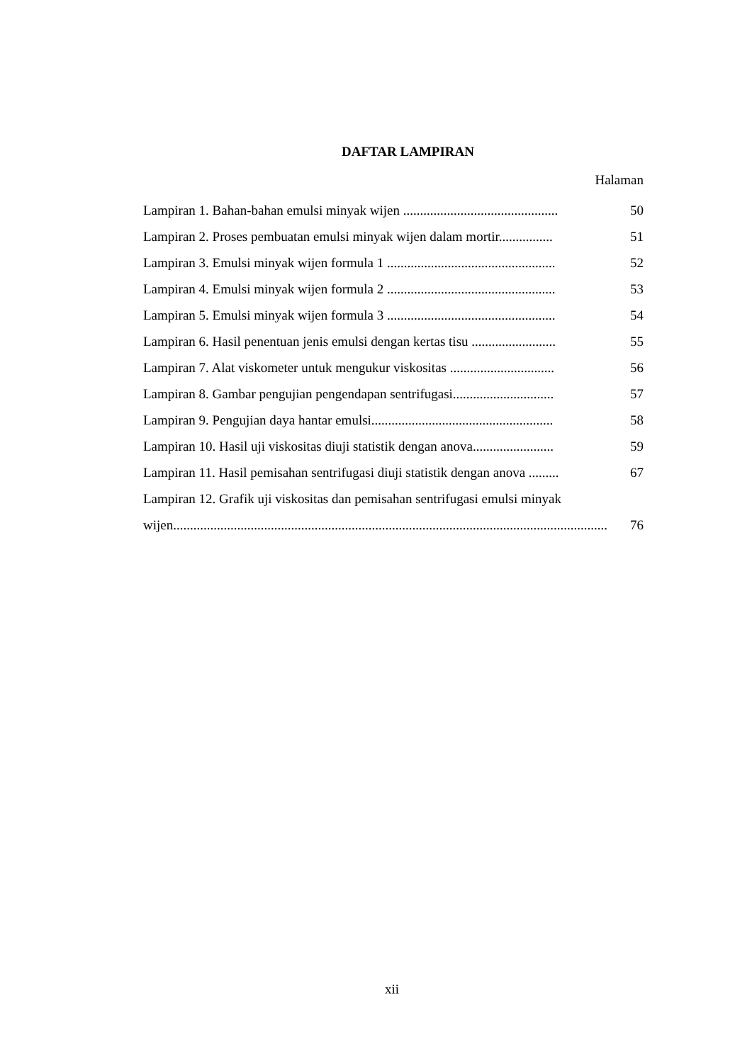DAFTAR LAMPIRAN
Halaman
Lampiran 1. Bahan-bahan emulsi minyak wijen .............................................. 50
Lampiran 2. Proses pembuatan emulsi minyak wijen dalam mortir................ 51
Lampiran 3. Emulsi minyak wijen formula 1 .................................................. 52
Lampiran 4. Emulsi minyak wijen formula 2 .................................................. 53
Lampiran 5. Emulsi minyak wijen formula 3 .................................................. 54
Lampiran 6. Hasil penentuan jenis emulsi dengan kertas tisu ......................... 55
Lampiran 7. Alat viskometer untuk mengukur viskositas ............................... 56
Lampiran 8. Gambar pengujian pengendapan sentrifugasi.............................. 57
Lampiran 9. Pengujian daya hantar emulsi...................................................... 58
Lampiran 10. Hasil uji viskositas diuji statistik dengan anova........................ 59
Lampiran 11. Hasil pemisahan sentrifugasi diuji statistik dengan anova ......... 67
Lampiran 12. Grafik uji viskositas dan pemisahan sentrifugasi emulsi minyak
wijen..................................................................................................................................... 76
xii